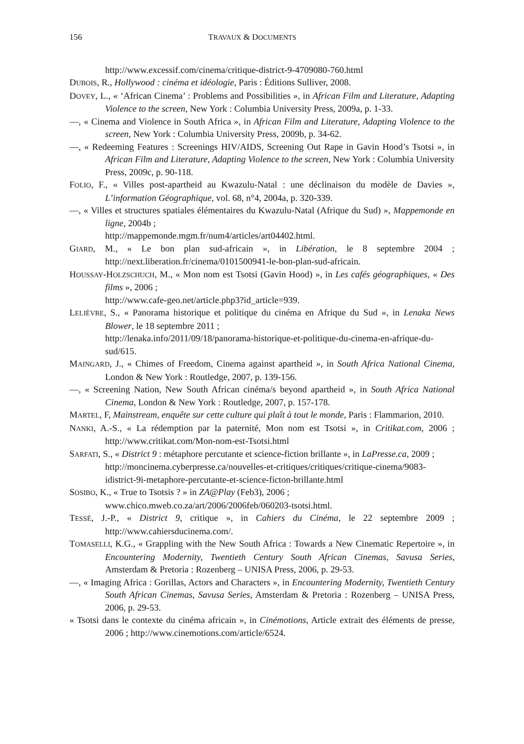156 TRAVAUX & DOCUMENTS
http://www.excessif.com/cinema/critique-district-9-4709080-760.html
DUBOIS, R., Hollywood : cinéma et idéologie, Paris : Éditions Sulliver, 2008.
DOVEY, L., « ‘African Cinema’ : Problems and Possibilities », in African Film and Literature, Adapting Violence to the screen, New York : Columbia University Press, 2009a, p. 1-33.
—, « Cinema and Violence in South Africa », in African Film and Literature, Adapting Violence to the screen, New York : Columbia University Press, 2009b, p. 34-62.
—, « Redeeming Features : Screenings HIV/AIDS, Screening Out Rape in Gavin Hood’s Tsotsi », in African Film and Literature, Adapting Violence to the screen, New York : Columbia University Press, 2009c, p. 90-118.
FOLIO, F., « Villes post-apartheid au Kwazulu-Natal : une déclinaison du modèle de Davies », L’information Géographique, vol. 68, n°4, 2004a, p. 320-339.
—, « Villes et structures spatiales élémentaires du Kwazulu-Natal (Afrique du Sud) », Mappemonde en ligne, 2004b ;
http://mappemonde.mgm.fr/num4/articles/art04402.html.
GIARD, M., « Le bon plan sud-africain », in Libération, le 8 septembre 2004 ; http://next.liberation.fr/cinema/0101500941-le-bon-plan-sud-africain.
HOUSSAY-HOLZSCHUCH, M., « Mon nom est Tsotsi (Gavin Hood) », in Les cafés géographiques, « Des films », 2006 ;
http://www.cafe-geo.net/article.php3?id_article=939.
LELIÈVRE, S., « Panorama historique et politique du cinéma en Afrique du Sud », in Lenaka News Blower, le 18 septembre 2011 ;
http://lenaka.info/2011/09/18/panorama-historique-et-politique-du-cinema-en-afrique-du-sud/615.
MAINGARD, J., « Chimes of Freedom, Cinema against apartheid », in South Africa National Cinema, London & New York : Routledge, 2007, p. 139-156.
—, « Screening Nation, New South African cinéma/s beyond apartheid », in South Africa National Cinema, London & New York : Routledge, 2007, p. 157-178.
MARTEL, F, Mainstream, enquête sur cette culture qui plaît à tout le monde, Paris : Flammarion, 2010.
NANKI, A.-S., « La rédemption par la paternité, Mon nom est Tsotsi », in Critikat.com, 2006 ; http://www.critikat.com/Mon-nom-est-Tsotsi.html
SARFATI, S., « District 9 : métaphore percutante et science-fiction brillante », in LaPresse.ca, 2009 ;
http://moncinema.cyberpresse.ca/nouvelles-et-critiques/critiques/critique-cinema/9083-idistrict-9i-metaphore-percutante-et-science-ficton-brillante.html
SOSIBO, K., « True to Tsotsis ? » in ZA@Play (Feb3), 2006 ;
www.chico.mweb.co.za/art/2006/2006feb/060203-tsotsi.html.
TESSÉ, J.-P., « District 9, critique », in Cahiers du Cinéma, le 22 septembre 2009 ; http://www.cahiersducinema.com/.
TOMASELLI, K.G., « Grappling with the New South Africa : Towards a New Cinematic Repertoire », in Encountering Modernity, Twentieth Century South African Cinemas, Savusa Series, Amsterdam & Pretoria : Rozenberg – UNISA Press, 2006, p. 29-53.
—, « Imaging Africa : Gorillas, Actors and Characters », in Encountering Modernity, Twentieth Century South African Cinemas, Savusa Series, Amsterdam & Pretoria : Rozenberg – UNISA Press, 2006, p. 29-53.
« Tsotsi dans le contexte du cinéma africain », in Cinémotions, Article extrait des éléments de presse, 2006 ; http://www.cinemotions.com/article/6524.